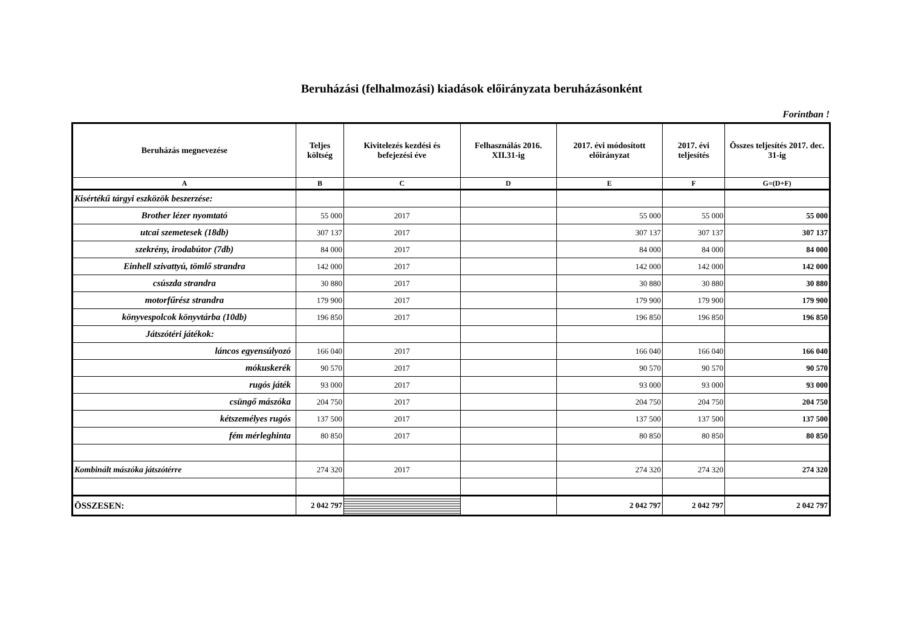Beruházási (felhalmozási) kiadások előirányzata beruházásonként
Forintban !
| Beruházás megnevezése | Teljes költség | Kivitelezés kezdési és befejezési éve | Felhasználás 2016. XII.31-ig | 2017. évi módosított előirányzat | 2017. évi teljesítés | Összes teljesítés 2017. dec. 31-ig |
| --- | --- | --- | --- | --- | --- | --- |
| A | B | C | D | E | F | G=(D+F) |
| Kisértékű tárgyi eszközök beszerzése: | | | | | | |
| Brother lézer nyomtató | 55 000 | 2017 | | 55 000 | 55 000 | 55 000 |
| utcai szemetesek (18db) | 307 137 | 2017 | | 307 137 | 307 137 | 307 137 |
| szekrény, irodabútor (7db) | 84 000 | 2017 | | 84 000 | 84 000 | 84 000 |
| Einhell szivattyú, tömlő strandra | 142 000 | 2017 | | 142 000 | 142 000 | 142 000 |
| csúszda strandra | 30 880 | 2017 | | 30 880 | 30 880 | 30 880 |
| motorfűrész strandra | 179 900 | 2017 | | 179 900 | 179 900 | 179 900 |
| könyvespolcok könyvtárba (10db) | 196 850 | 2017 | | 196 850 | 196 850 | 196 850 |
| Játszótéri játékok: | | | | | | |
| láncos egyensúlyozó | 166 040 | 2017 | | 166 040 | 166 040 | 166 040 |
| mókuskerék | 90 570 | 2017 | | 90 570 | 90 570 | 90 570 |
| rugós játék | 93 000 | 2017 | | 93 000 | 93 000 | 93 000 |
| csüngő mászóka | 204 750 | 2017 | | 204 750 | 204 750 | 204 750 |
| kétszemélyes rugós | 137 500 | 2017 | | 137 500 | 137 500 | 137 500 |
| fém mérleghinta | 80 850 | 2017 | | 80 850 | 80 850 | 80 850 |
| Kombinált mászóka játszótérre | 274 320 | 2017 | | 274 320 | 274 320 | 274 320 |
| ÖSSZESEN: | 2 042 797 | | | 2 042 797 | 2 042 797 | 2 042 797 |